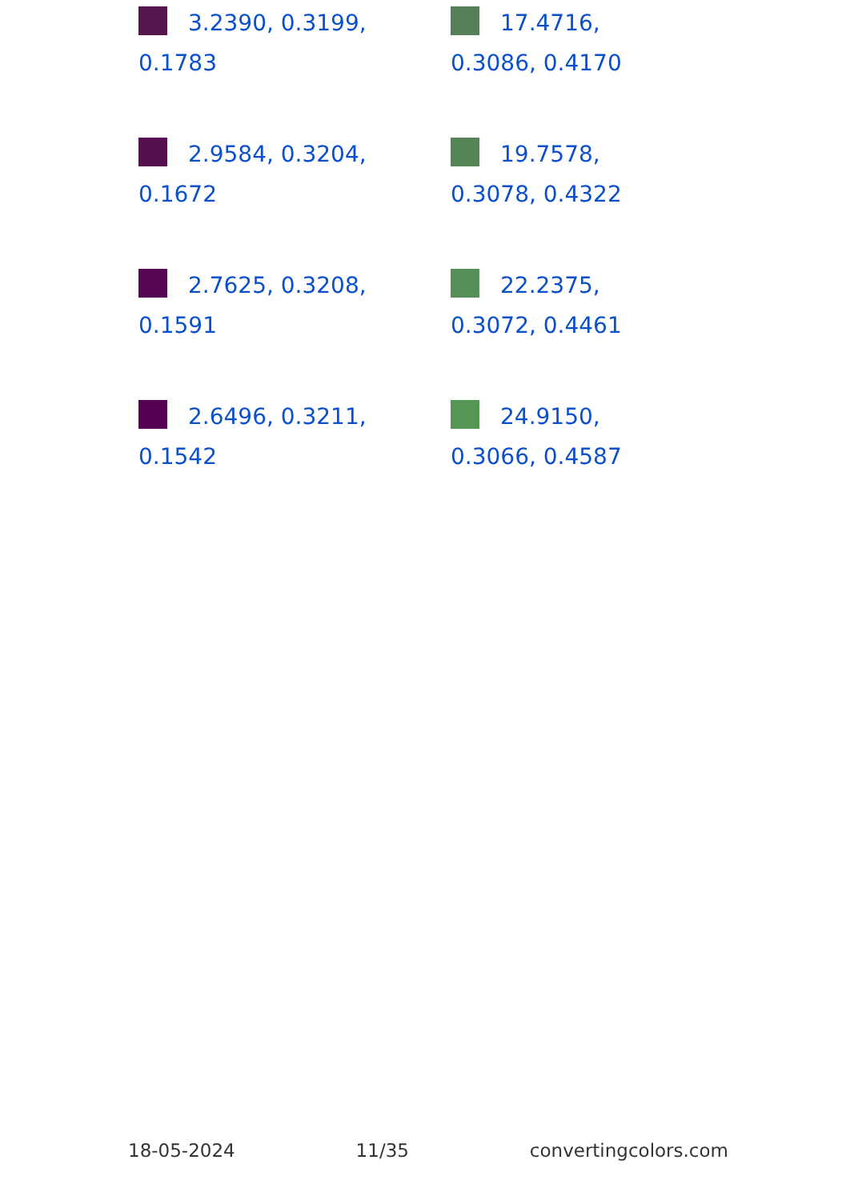3.2390, 0.3199, 0.1783
17.4716, 0.3086, 0.4170
2.9584, 0.3204, 0.1672
19.7578, 0.3078, 0.4322
2.7625, 0.3208, 0.1591
22.2375, 0.3072, 0.4461
2.6496, 0.3211, 0.1542
24.9150, 0.3066, 0.4587
18-05-2024 11/35 convertingcolors.com